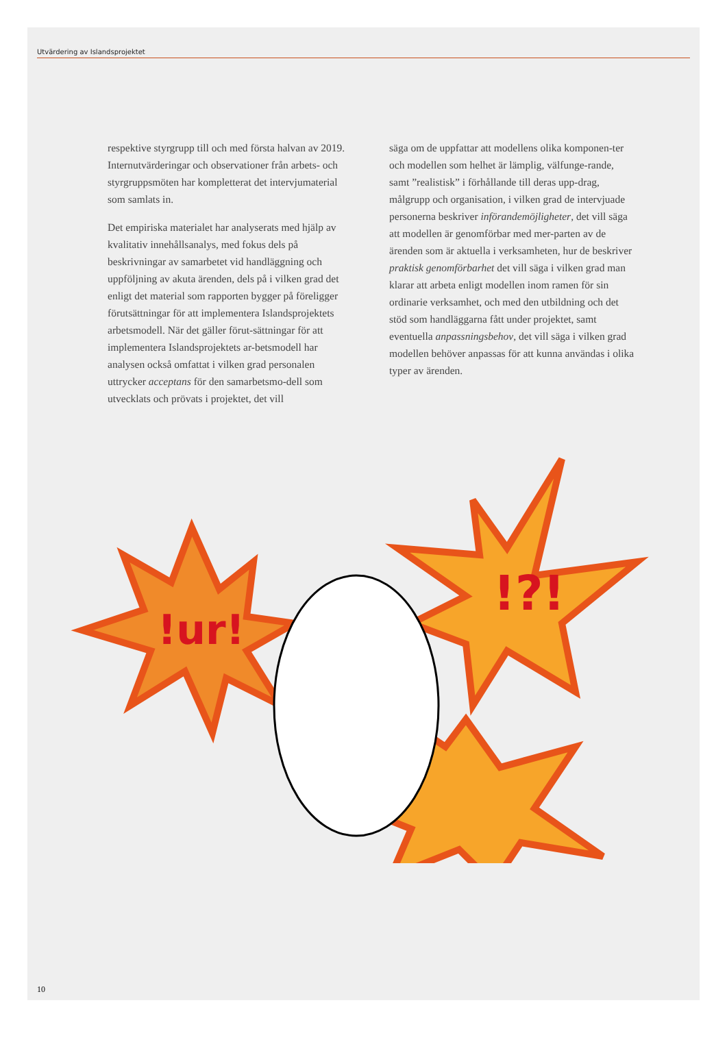Utvärdering av Islandsprojektet
respektive styrgrupp till och med första halvan av 2019. Internutvärderingar och observationer från arbets- och styrgruppsmöten har kompletterat det intervjumaterial som samlats in.
Det empiriska materialet har analyserats med hjälp av kvalitativ innehållsanalys, med fokus dels på beskrivningar av samarbetet vid handläggning och uppföljning av akuta ärenden, dels på i vilken grad det enligt det material som rapporten bygger på föreligger förutsättningar för att implementera Islandsprojektets arbetsmodell. När det gäller förut-sättningar för att implementera Islandsprojektets ar-betsmodell har analysen också omfattat i vilken grad personalen uttrycker acceptans för den samarbetsmo-dell som utvecklats och prövats i projektet, det vill
säga om de uppfattar att modellens olika komponen-ter och modellen som helhet är lämplig, välfunge-rande, samt ”realistisk” i förhållande till deras upp-drag, målgrupp och organisation, i vilken grad de intervjuade personerna beskriver införandemöjligheter, det vill säga att modellen är genomförbar med mer-parten av de ärenden som är aktuella i verksamheten, hur de beskriver praktisk genomförbarhet det vill säga i vilken grad man klarar att arbeta enligt modellen inom ramen för sin ordinarie verksamhet, och med den utbildning och det stöd som handläggarna fått under projektet, samt eventuella anpassningsbehov, det vill säga i vilken grad modellen behöver anpassas för att kunna användas i olika typer av ärenden.
!ur!
!?!
10